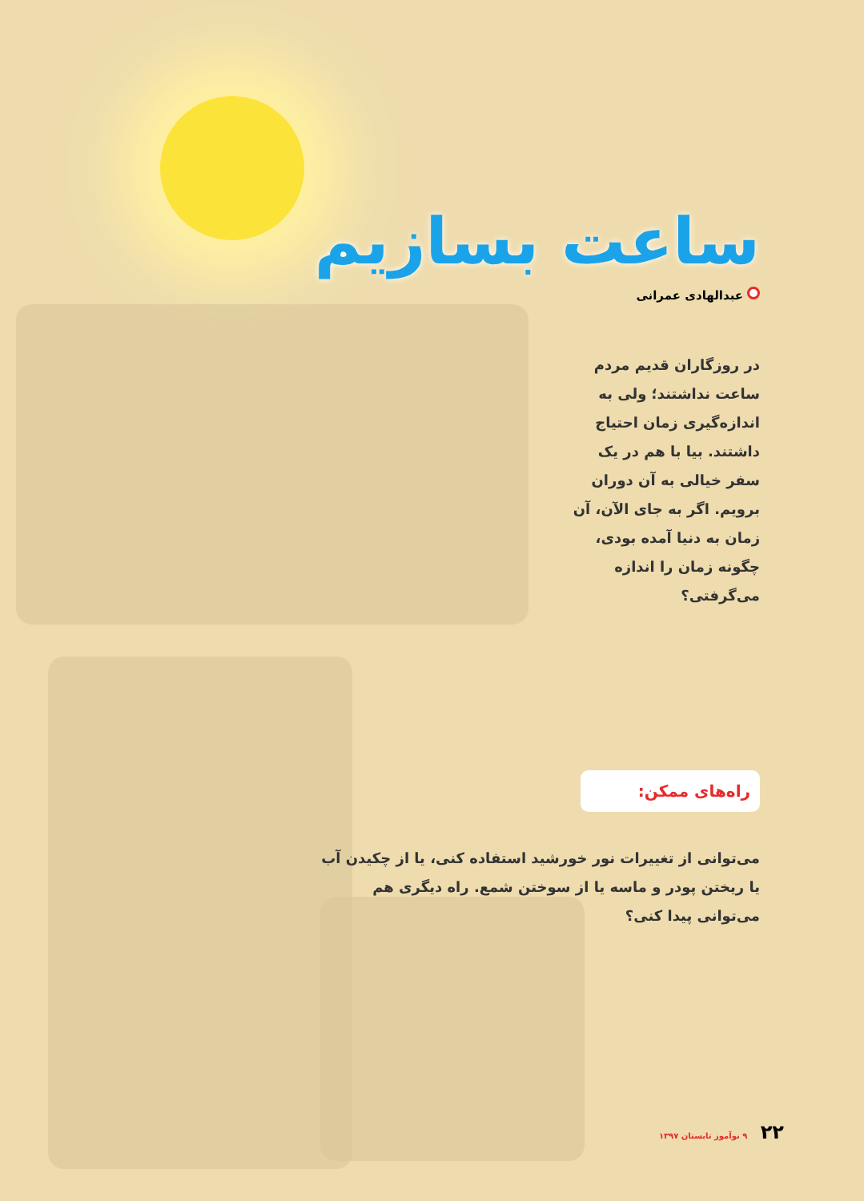ساعت بسازیم
عبدالهادی عمرانی
در روزگاران قدیم مردم ساعت نداشتند؛ ولی به اندازه‌گیری زمان احتیاج داشتند. بیا با هم در یک سفر خیالی به آن دوران برویم. اگر به جای الآن، آن زمان به دنیا آمده بودی، چگونه زمان را اندازه می‌گرفتی؟
راه‌های ممکن:
می‌توانی از تغییرات نور خورشید استفاده کنی، یا از چکیدن آب یا ریختن پودر و ماسه یا از سوختن شمع. راه دیگری هم می‌توانی پیدا کنی؟
۲۲ ۹ نوآموز تابستان ۱۳۹۷